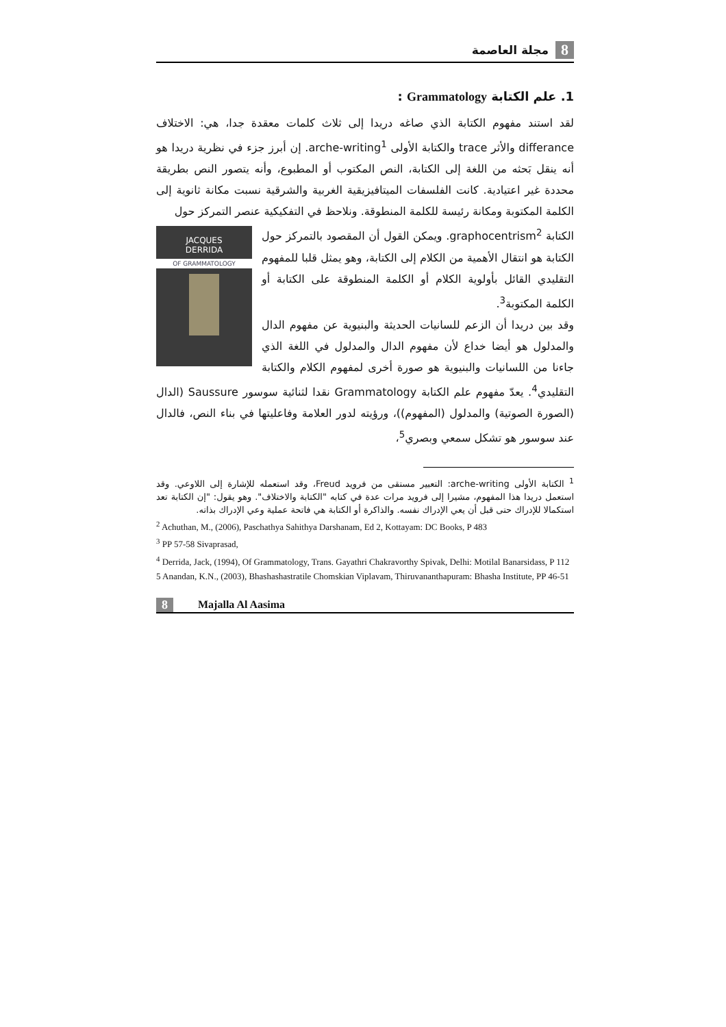8 مجلة العاصمة
1. علم الكتابة Grammatology :
لقد استند مفهوم الكتابة الذي صاغه دريدا إلى ثلاث كلمات معقدة جدا، هي: الاختلاف differance والأثر trace والكتابة الأولى arche-writing<sup>1</sup>. إن أبرز جزء في نظرية دريدا هو أنه ينقل بَحثه من اللغة إلى الكتابة، النص المكتوب أو المطبوع، وأنه يتصور النص بطريقة محددة غير اعتيادية. كانت الفلسفات الميتافيزيقية الغربية والشرقية نسبت مكانة ثانوية إلى الكلمة المكتوبة ومكانة رئيسة للكلمة المنطوقة. ونلاحظ في التفكيكية عنصر التمركز حول
JACQUES
DERRIDA
OF GRAMMATOLOGY
الكتابة graphocentrism<sup>2</sup>. ويمكن القول أن المقصود بالتمركز حول الكتابة هو انتقال الأهمية من الكلام إلى الكتابة، وهو يمثل قلبا للمفهوم التقليدي القائل بأولوية الكلام أو الكلمة المنطوقة على الكتابة أو الكلمة المكتوبة<sup>3</sup>.
وقد بين دريدا أن الزعم للسانيات الحديثة والبنيوية عن مفهوم الدال والمدلول هو أيضا خداع لأن مفهوم الدال والمدلول في اللغة الذي جاءنا من اللسانيات والبنيوية هو صورة أخرى لمفهوم الكلام والكتابة التقليدي<sup>4</sup>. يعدّ مفهوم علم الكتابة Grammatology نقدا لثنائية سوسور Saussure (الدال (الصورة الصوتية) والمدلول (المفهوم))، ورؤيته لدور العلامة وفاعليتها في بناء النص، فالدال عند سوسور هو تشكل سمعي وبصري<sup>5</sup>،
<sup>1</sup> الكتابة الأولى arche-writing: التعبير مستقى من فرويد Freud، وقد استعمله للإشارة إلى اللاوعي. وقد استعمل دريدا هذا المفهوم، مشيرا إلى فرويد مرات عدة في كتابه "الكتابة والاختلاف". وهو يقول: "إن الكتابة تعد استكمالا للإدراك حتى قبل أن يعي الإدراك نفسه. والذاكرة أو الكتابة هي فاتحة عملية وعي الإدراك بذاته.
<sup>2</sup> Achuthan, M., (2006), Paschathya Sahithya Darshanam, Ed 2, Kottayam: DC Books, P 483
<sup>3</sup> PP 57-58 Sivaprasad,
<sup>4</sup> Derrida, Jack, (1994), Of Grammatology, Trans. Gayathri Chakravorthy Spivak, Delhi: Motilal Banarsidass, P 112
5 Anandan, K.N., (2003), Bhashashastratile Chomskian Viplavam, Thiruvananthapuram: Bhasha Institute, PP 46-51
8 Majalla Al Aasima